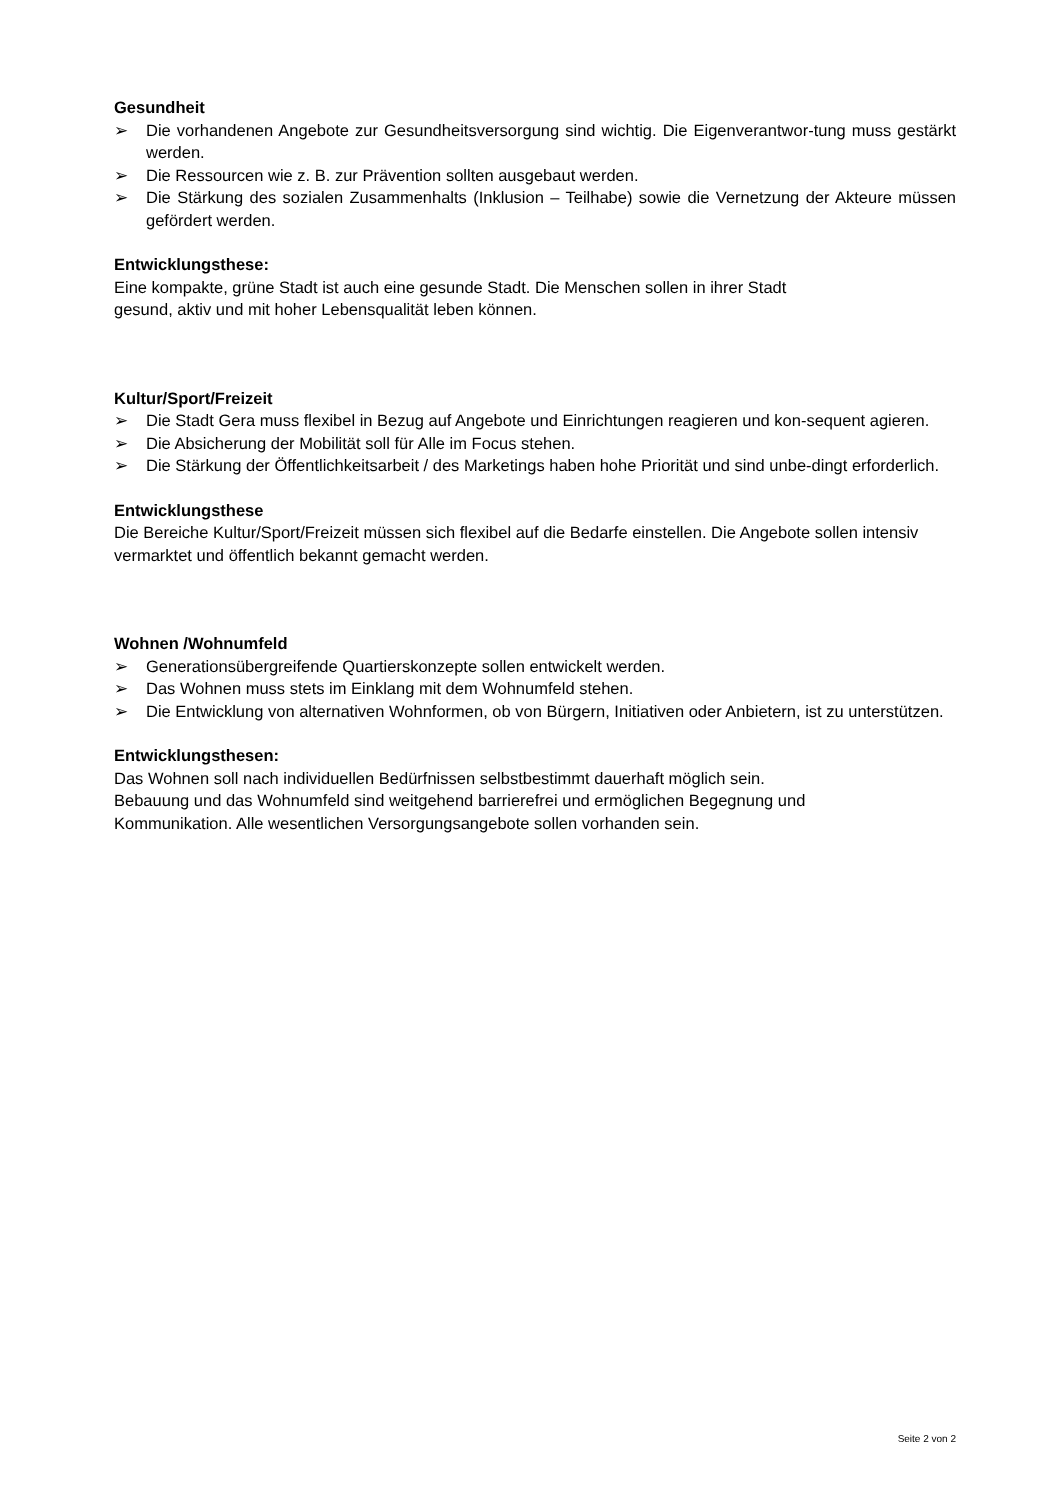Gesundheit
➢ Die vorhandenen Angebote zur Gesundheitsversorgung sind wichtig. Die Eigenverantwor-tung muss gestärkt werden.
➢ Die Ressourcen wie z. B. zur Prävention sollten ausgebaut werden.
➢ Die Stärkung des sozialen Zusammenhalts (Inklusion – Teilhabe) sowie die Vernetzung der Akteure müssen gefördert werden.
Entwicklungsthese:
Eine kompakte, grüne Stadt ist auch eine gesunde Stadt. Die Menschen sollen in ihrer Stadt
gesund, aktiv und mit hoher Lebensqualität leben können.
Kultur/Sport/Freizeit
➢ Die Stadt Gera muss flexibel in Bezug auf Angebote und Einrichtungen reagieren und kon-sequent agieren.
➢ Die Absicherung der Mobilität soll für Alle im Focus stehen.
➢ Die Stärkung der Öffentlichkeitsarbeit / des Marketings haben hohe Priorität und sind unbe-dingt erforderlich.
Entwicklungsthese
Die Bereiche Kultur/Sport/Freizeit müssen sich flexibel auf die Bedarfe einstellen. Die Angebote sollen intensiv vermarktet und öffentlich bekannt gemacht werden.
Wohnen /Wohnumfeld
➢ Generationsübergreifende Quartierskonzepte sollen entwickelt werden.
➢ Das Wohnen muss stets im Einklang mit dem Wohnumfeld stehen.
➢ Die Entwicklung von alternativen Wohnformen, ob von Bürgern, Initiativen oder Anbietern, ist zu unterstützen.
Entwicklungsthesen:
Das Wohnen soll nach individuellen Bedürfnissen selbstbestimmt dauerhaft möglich sein.
Bebauung und das Wohnumfeld sind weitgehend barrierefrei und ermöglichen Begegnung und
Kommunikation. Alle wesentlichen Versorgungsangebote sollen vorhanden sein.
Seite 2 von 2